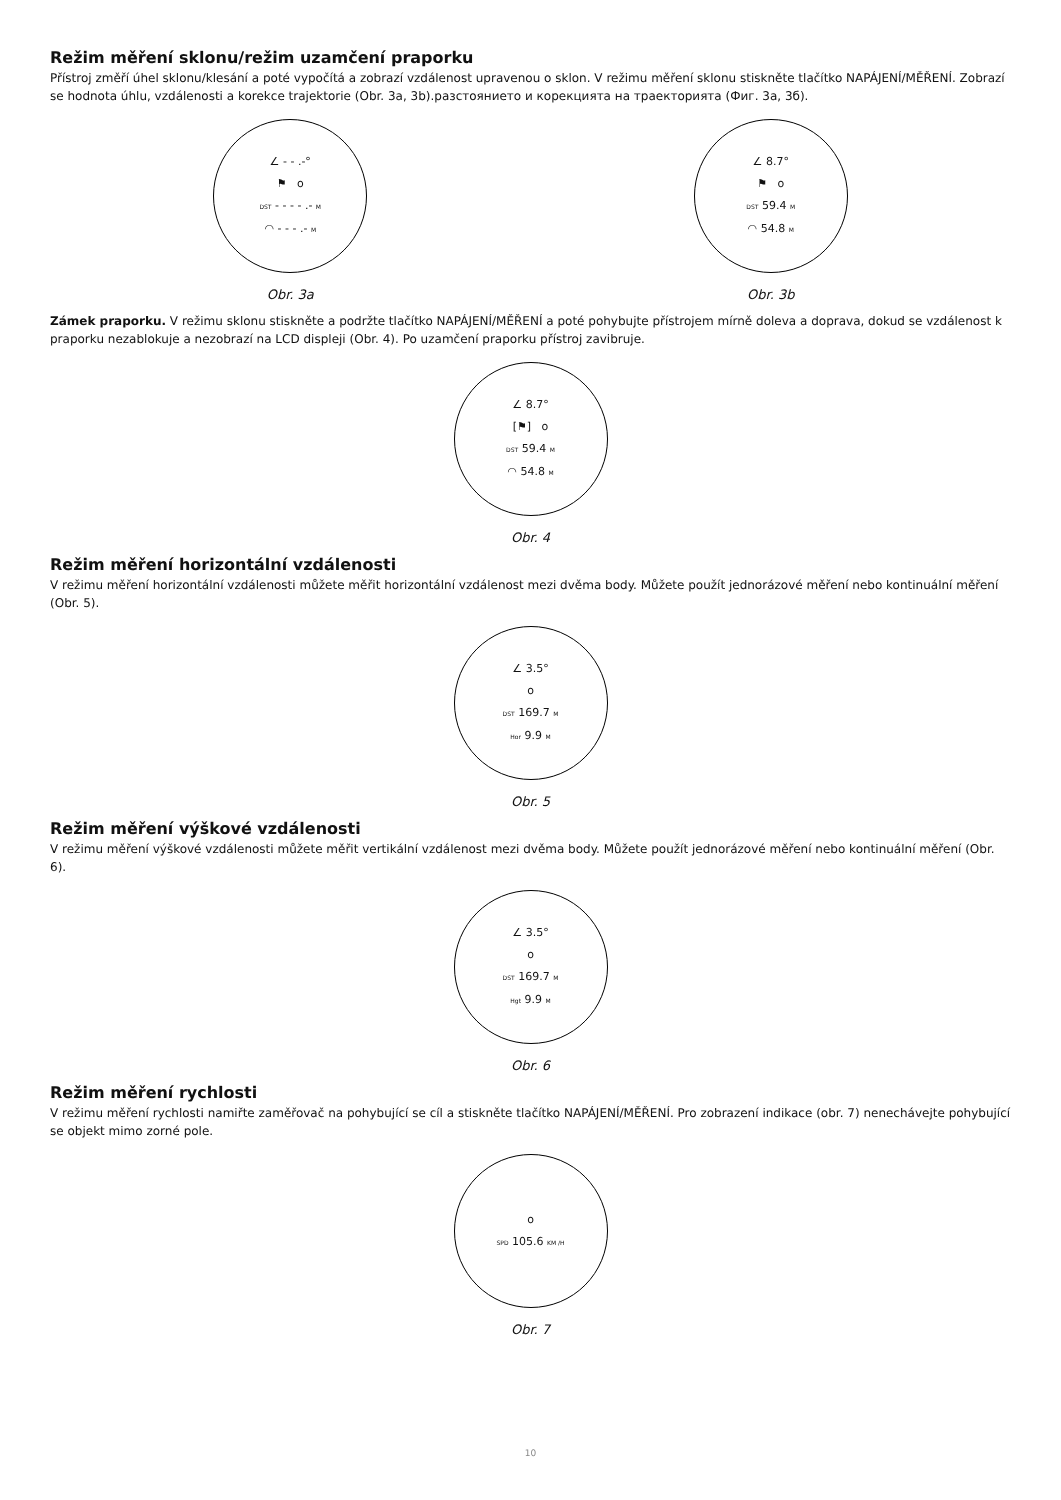Režim měření sklonu/režim uzamčení praporku
Přístroj změří úhel sklonu/klesání a poté vypočítá a zobrazí vzdálenost upravenou o sklon. V režimu měření sklonu stiskněte tlačítko NAPÁJENÍ/MĚŘENÍ. Zobrazí se hodnota úhlu, vzdálenosti a korekce trajektorie (Obr. 3a, 3b).разстоянието и корекцията на траекторията (Фиг. 3а, 3б).
∠ - - .-°
⚑ o
DST - - - - .- M
◠ - - - .- M
Obr. 3a
∠ 8.7°
⚑ o
DST 59.4 M
◠ 54.8 M
Obr. 3b
Zámek praporku. V režimu sklonu stiskněte a podržte tlačítko NAPÁJENÍ/MĚŘENÍ a poté pohybujte přístrojem mírně doleva a doprava, dokud se vzdálenost k praporku nezablokuje a nezobrazí na LCD displeji (Obr. 4). Po uzamčení praporku přístroj zavibruje.
∠ 8.7°
[⚑] o
DST 59.4 M
◠ 54.8 M
Obr. 4
Režim měření horizontální vzdálenosti
V režimu měření horizontální vzdálenosti můžete měřit horizontální vzdálenost mezi dvěma body. Můžete použít jednorázové měření nebo kontinuální měření (Obr. 5).
∠ 3.5°
o
DST 169.7 M
Hor 9.9 M
Obr. 5
Režim měření výškové vzdálenosti
V režimu měření výškové vzdálenosti můžete měřit vertikální vzdálenost mezi dvěma body. Můžete použít jednorázové měření nebo kontinuální měření (Obr. 6).
∠ 3.5°
o
DST 169.7 M
Hgt 9.9 M
Obr. 6
Režim měření rychlosti
V režimu měření rychlosti namiřte zaměřovač na pohybující se cíl a stiskněte tlačítko NAPÁJENÍ/MĚŘENÍ. Pro zobrazení indikace (obr. 7) nenechávejte pohybující se objekt mimo zorné pole.
o
SPD 105.6 KM /H
Obr. 7
10